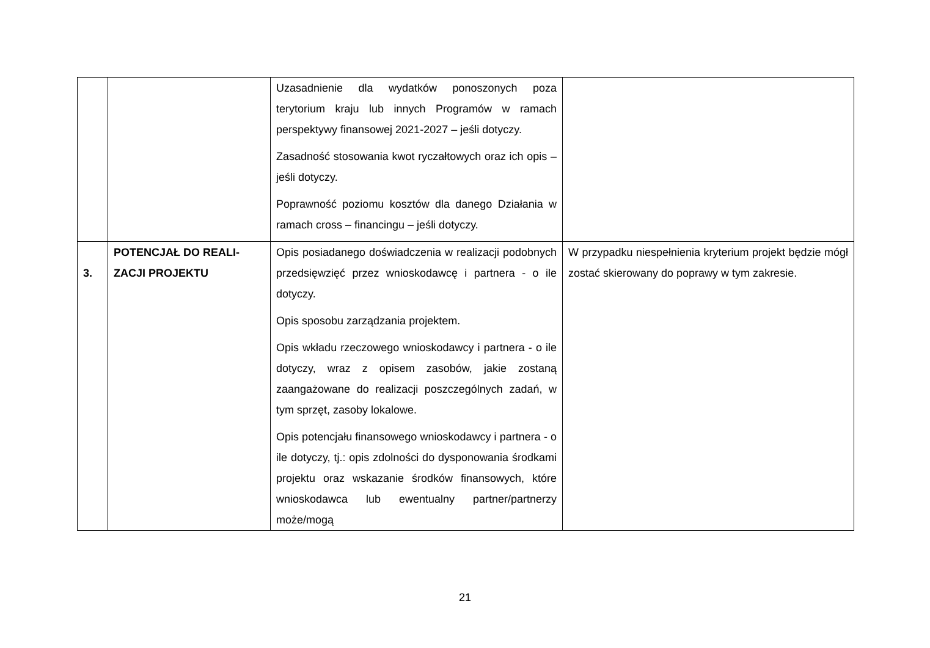| | | Uzasadnienie dla wydatków ponoszonych poza terytorium kraju lub innych Programów w ramach perspektywy finansowej 2021-2027 – jeśli dotyczy. Zasadność stosowania kwot ryczałtowych oraz ich opis – jeśli dotyczy. Poprawność poziomu kosztów dla danego Działania w ramach cross – financingu – jeśli dotyczy. | |
| 3. | POTENCJAŁ DO REALI-ZACJI PROJEKTU | Opis posiadanego doświadczenia w realizacji podobnych przedsięwzięć przez wnioskodawcę i partnera - o ile dotyczy. Opis sposobu zarządzania projektem. Opis wkładu rzeczowego wnioskodawcy i partnera - o ile dotyczy, wraz z opisem zasobów, jakie zostaną zaangażowane do realizacji poszczególnych zadań, w tym sprzęt, zasoby lokalowe. Opis potencjału finansowego wnioskodawcy i partnera - o ile dotyczy, tj.: opis zdolności do dysponowania środkami projektu oraz wskazanie środków finansowych, które wnioskodawca lub ewentualny partner/partnerzy może/mogą | W przypadku niespełnienia kryterium projekt będzie mógł zostać skierowany do poprawy w tym zakresie. |
21